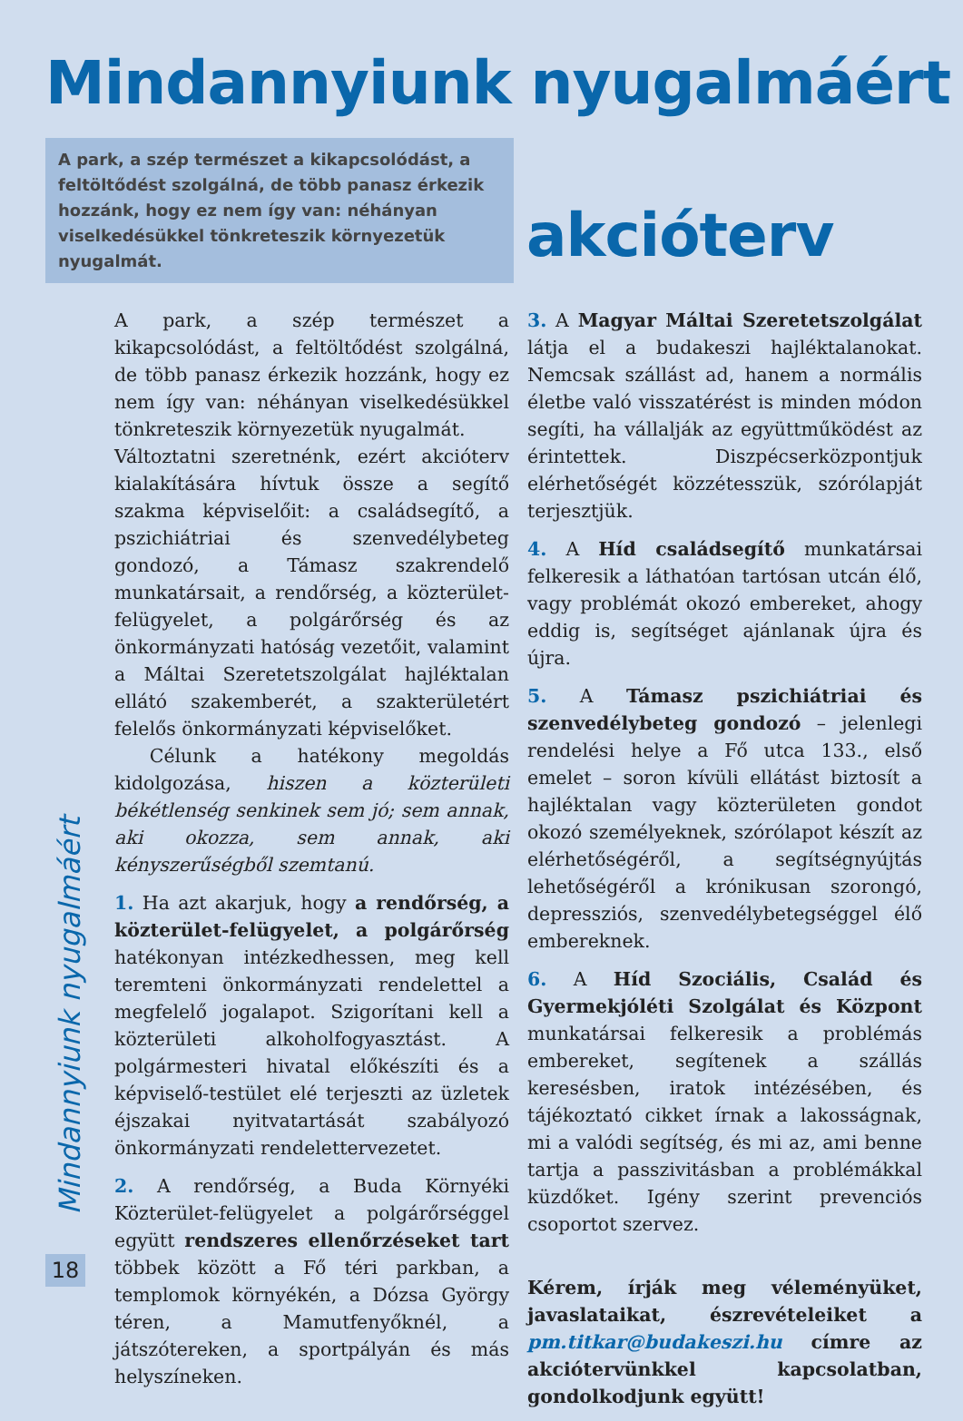Mindannyiunk nyugalmáért –
akcióterv
A park, a szép természet a kikapcsolódást, a feltöltődést szolgálná, de több panasz érkezik hozzánk, hogy ez nem így van: néhányan viselkedésükkel tönkreteszik környezetük nyugalmát.
A park, a szép természet a kikapcsolódást, a feltöltődést szolgálná, de több panasz érkezik hozzánk, hogy ez nem így van: néhányan viselkedésükkel tönkreteszik környezetük nyugalmát.
Változtatni szeretnénk, ezért akcióterv kialakítására hívtuk össze a segítő szakma képviselőit: a családsegítő, a pszichiátriai és szenvedélybeteg gondozó, a Támasz szakrendelő munkatársait, a rendőrség, a közterület-felügyelet, a polgárőrség és az önkormányzati hatóság vezetőit, valamint a Máltai Szeretetszolgálat hajléktalan ellátó szakemberét, a szakterületért felelős önkormányzati képviselőket.
Célunk a hatékony megoldás kidolgozása, hiszen a közterületi békétlenség senkinek sem jó; sem annak, aki okozza, sem annak, aki kényszerűségből szemtanú.
1. Ha azt akarjuk, hogy a rendőrség, a közterület-felügyelet, a polgárőrség hatékonyan intézkedhessen, meg kell teremteni önkormányzati rendelettel a megfelelő jogalapot. Szigorítani kell a közterületi alkoholfogyasztást. A polgármesteri hivatal előkészíti és a képviselő-testület elé terjeszti az üzletek éjszakai nyitvatartását szabályozó önkormányzati rendelettervezetet.
2. A rendőrség, a Buda Környéki Közterület-felügyelet a polgárőrséggel együtt rendszeres ellenőrzéseket tart többek között a Fő téri parkban, a templomok környékén, a Dózsa György téren, a Mamutfenyőknél, a játszótereken, a sportpályán és más helyszíneken.
3. A Magyar Máltai Szeretetszolgálat látja el a budakeszi hajléktalanokat. Nemcsak szállást ad, hanem a normális életbe való visszatérést is minden módon segíti, ha vállalják az együttműködést az érintettek. Diszpécserközpontjuk elérhetőségét közzétesszük, szórólapját terjesztjük.
4. A Híd családsegítő munkatársai felkeresik a láthatóan tartósan utcán élő, vagy problémát okozó embereket, ahogy eddig is, segítséget ajánlanak újra és újra.
5. A Támasz pszichiátriai és szenvedélybeteg gondozó – jelenlegi rendelési helye a Fő utca 133., első emelet – soron kívüli ellátást biztosít a hajléktalan vagy közterületen gondot okozó személyeknek, szórólapot készít az elérhetőségéről, a segítségnyújtás lehetőségéről a krónikusan szorongó, depressziós, szenvedélybetegséggel élő embereknek.
6. A Híd Szociális, Család és Gyermekjóléti Szolgálat és Központ munkatársai felkeresik a problémás embereket, segítenek a szállás keresésben, iratok intézésében, és tájékoztató cikket írnak a lakosságnak, mi a valódi segítség, és mi az, ami benne tartja a passzivitásban a problémákkal küzdőket. Igény szerint prevenciós csoportot szervez.
Kérem, írják meg véleményüket, javaslataikat, észrevételeiket a pm.titkar@budakeszi.hu címre az akciótervünkkel kapcsolatban, gondolkodjunk együtt!
Mindannyiunk nyugalmáért
18